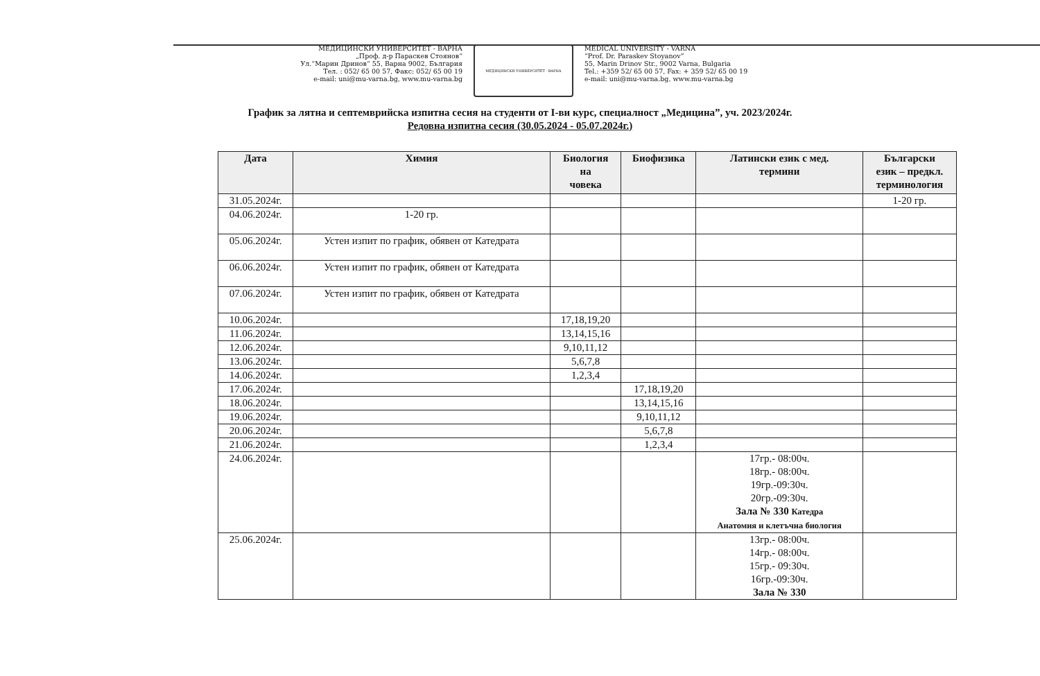МЕДИЦИНСКИ УНИВЕРСИТЕТ - ВАРНА
„Проф. д-р Параскев Стоянов“
Ул.“Марин Дринов“ 55, Варна 9002, България
Тел. : 052/ 65 00 57, Факс: 052/ 65 00 19
e-mail: uni@mu-varna.bg, www.mu-varna.bg
МЕДИЦИНСКИ УНИВЕРСИТЕТ - ВАРНА
MEDICAL UNIVERSITY - VARNA
“Prof. Dr. Paraskev Stoyanov”
55, Marin Drinov Str., 9002 Varna, Bulgaria
Tel.: +359 52/ 65 00 57, Fax: + 359 52/ 65 00 19
e-mail: uni@mu-varna.bg, www.mu-varna.bg
График за лятна и септемврийска изпитна сесия на студенти от I-ви курс, специалност „Медицина”, уч. 2023/2024г.
Редовна изпитна сесия (30.05.2024 - 05.07.2024г.)
| Дата | Химия | Биология на човека | Биофизика | Латински език с мед. термини | Български език – предкл. терминология |
| --- | --- | --- | --- | --- | --- |
| 31.05.2024г. | | | | | 1-20 гр. |
| 04.06.2024г. | 1-20 гр. | | | | |
| 05.06.2024г. | Устен изпит по график, обявен от Катедрата | | | | |
| 06.06.2024г. | Устен изпит по график, обявен от Катедрата | | | | |
| 07.06.2024г. | Устен изпит по график, обявен от Катедрата | | | | |
| 10.06.2024г. | | 17,18,19,20 | | | |
| 11.06.2024г. | | 13,14,15,16 | | | |
| 12.06.2024г. | | 9,10,11,12 | | | |
| 13.06.2024г. | | 5,6,7,8 | | | |
| 14.06.2024г. | | 1,2,3,4 | | | |
| 17.06.2024г. | | | 17,18,19,20 | | |
| 18.06.2024г. | | | 13,14,15,16 | | |
| 19.06.2024г. | | | 9,10,11,12 | | |
| 20.06.2024г. | | | 5,6,7,8 | | |
| 21.06.2024г. | | | 1,2,3,4 | | |
| 24.06.2024г. | | | | 17гр.- 08:00ч. 18гр.- 08:00ч. 19гр.-09:30ч. 20гр.-09:30ч. Зала № 330 Катедра Анатомия и клетъчна биология | |
| 25.06.2024г. | | | | 13гр.- 08:00ч. 14гр.- 08:00ч. 15гр.- 09:30ч. 16гр.-09:30ч. Зала № 330 | |